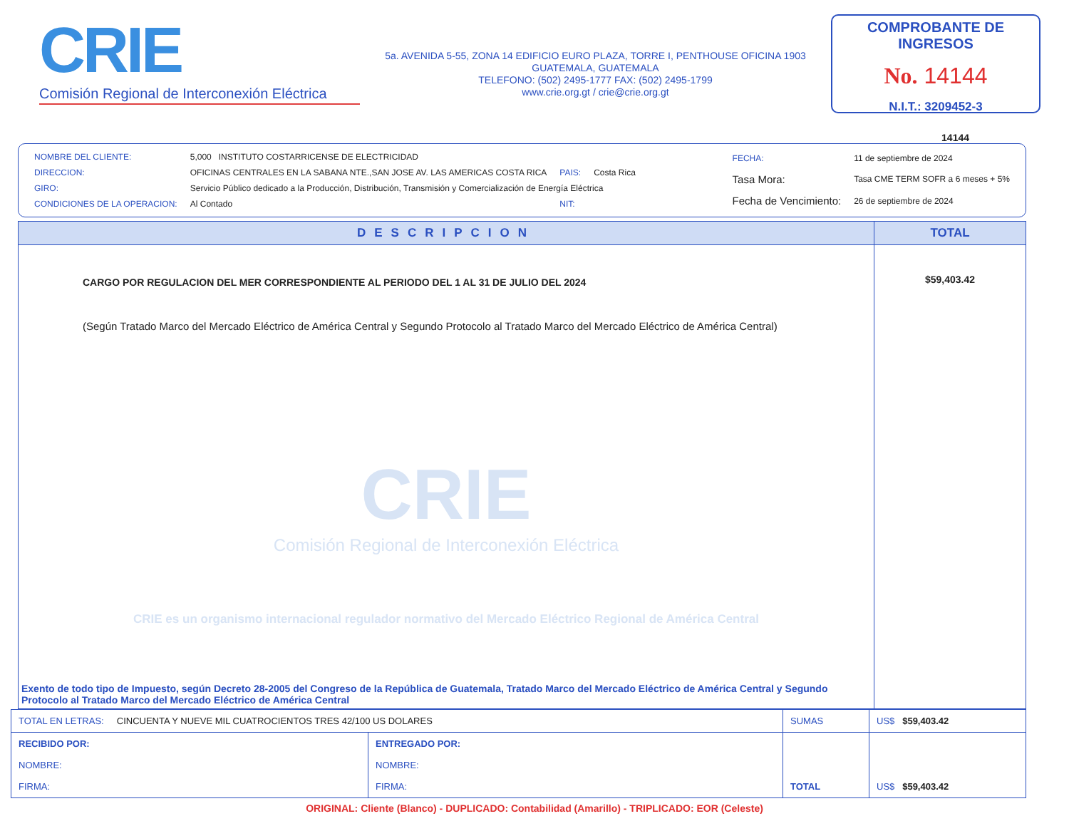CRIE
Comisión Regional de Interconexión Eléctrica
5a. AVENIDA 5-55, ZONA 14 EDIFICIO EURO PLAZA, TORRE I, PENTHOUSE OFICINA 1903
GUATEMALA, GUATEMALA
TELEFONO: (502) 2495-1777 FAX: (502) 2495-1799
www.crie.org.gt / crie@crie.org.gt
COMPROBANTE DE INGRESOS
No. 14144
N.I.T.: 3209452-3
14144
| NOMBRE DEL CLIENTE: | 5,000 INSTITUTO COSTARRICENSE DE ELECTRICIDAD | | |
| DIRECCION: | OFICINAS CENTRALES EN LA SABANA NTE.,SAN JOSE AV. LAS AMERICAS COSTA RICA | PAIS: | Costa Rica |
| GIRO: | Servicio Público dedicado a la Producción, Distribución, Transmisión y Comercialización de Energía Eléctrica | | |
| CONDICIONES DE LA OPERACION: | Al Contado | NIT: | |
| FECHA: | 11 de septiembre de 2024 |
| Tasa Mora: | Tasa CME TERM SOFR a 6 meses + 5% |
| Fecha de Vencimiento: | 26 de septiembre de 2024 |
| DESCRIPCION | TOTAL |
| --- | --- |
| CARGO POR REGULACION DEL MER CORRESPONDIENTE AL PERIODO DEL 1 AL 31 DE JULIO DEL 2024 (Según Tratado Marco del Mercado Eléctrico de América Central y Segundo Protocolo al Tratado Marco del Mercado Eléctrico de América Central) CRIE Comisión Regional de Interconexión Eléctrica CRIE es un organismo internacional regulador normativo del Mercado Eléctrico Regional de América Central | $59,403.42 |
| Exento de todo tipo de Impuesto, según Decreto 28-2005 del Congreso de la República de Guatemala, Tratado Marco del Mercado Eléctrico de América Central y Segundo Protocolo al Tratado Marco del Mercado Eléctrico de América Central | |
| TOTAL EN LETRAS: CINCUENTA Y NUEVE MIL CUATROCIENTOS TRES 42/100 US DOLARES | | SUMAS | US$ $59,403.42 |
| RECIBIDO POR: NOMBRE: FIRMA: | ENTREGADO POR: NOMBRE: FIRMA: | TOTAL | US$ $59,403.42 |
ORIGINAL: Cliente (Blanco) - DUPLICADO: Contabilidad (Amarillo) - TRIPLICADO: EOR (Celeste)